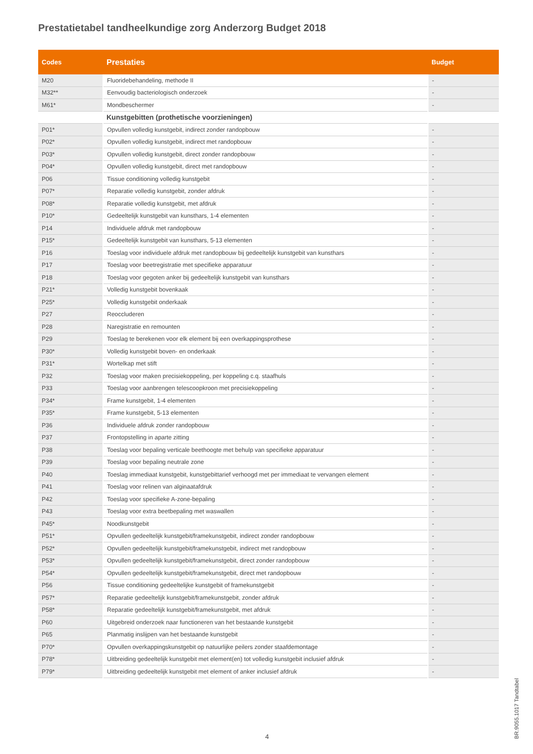Prestatietabel tandheelkundige zorg Anderzorg Budget 2018
| Codes | Prestaties | Budget |
| --- | --- | --- |
| M20 | Fluoridebehandeling, methode II | - |
| M32** | Eenvoudig bacteriologisch onderzoek | - |
| M61* | Mondbeschermer | - |
| | Kunstgebitten (prothetische voorzieningen) | |
| P01* | Opvullen volledig kunstgebit, indirect zonder randopbouw | - |
| P02* | Opvullen volledig kunstgebit, indirect met randopbouw | - |
| P03* | Opvullen volledig kunstgebit, direct zonder randopbouw | - |
| P04* | Opvullen volledig kunstgebit, direct met randopbouw | - |
| P06 | Tissue conditioning volledig kunstgebit | - |
| P07* | Reparatie volledig kunstgebit, zonder afdruk | - |
| P08* | Reparatie volledig kunstgebit, met afdruk | - |
| P10* | Gedeeltelijk kunstgebit van kunsthars, 1-4 elementen | - |
| P14 | Individuele afdruk met randopbouw | - |
| P15* | Gedeeltelijk kunstgebit van kunsthars, 5-13 elementen | - |
| P16 | Toeslag voor individuele afdruk met randopbouw bij gedeeltelijk kunstgebit van kunsthars | - |
| P17 | Toeslag voor beetregistratie met specifieke apparatuur | - |
| P18 | Toeslag voor gegoten anker bij gedeeltelijk kunstgebit van kunsthars | - |
| P21* | Volledig kunstgebit bovenkaak | - |
| P25* | Volledig kunstgebit onderkaak | - |
| P27 | Reoccluderen | - |
| P28 | Naregistratie en remounten | - |
| P29 | Toeslag te berekenen voor elk element bij een overkappingsprothese | - |
| P30* | Volledig kunstgebit boven- en onderkaak | - |
| P31* | Wortelkap met stift | - |
| P32 | Toeslag voor maken precisiekoppeling, per koppeling c.q. staafhuls | - |
| P33 | Toeslag voor aanbrengen telescoopkroon met precisiekoppeling | - |
| P34* | Frame kunstgebit, 1-4 elementen | - |
| P35* | Frame kunstgebit, 5-13 elementen | - |
| P36 | Individuele afdruk zonder randopbouw | - |
| P37 | Frontopstelling in aparte zitting | - |
| P38 | Toeslag voor bepaling verticale beethoogte met behulp van specifieke apparatuur | - |
| P39 | Toeslag voor bepaling neutrale zone | - |
| P40 | Toeslag immediaat kunstgebit, kunstgebittarief verhoogd met per immediaat te vervangen element | - |
| P41 | Toeslag voor relinen van alginaatafdruk | - |
| P42 | Toeslag voor specifieke A-zone-bepaling | - |
| P43 | Toeslag voor extra beetbepaling met waswallen | - |
| P45* | Noodkunstgebit | - |
| P51* | Opvullen gedeeltelijk kunstgebit/framekunstgebit, indirect zonder randopbouw | - |
| P52* | Opvullen gedeeltelijk kunstgebit/framekunstgebit, indirect met randopbouw | - |
| P53* | Opvullen gedeeltelijk kunstgebit/framekunstgebit, direct zonder randopbouw | - |
| P54* | Opvullen gedeeltelijk kunstgebit/framekunstgebit, direct met randopbouw | - |
| P56 | Tissue conditioning gedeeltelijke kunstgebit of framekunstgebit | - |
| P57* | Reparatie gedeeltelijk kunstgebit/framekunstgebit, zonder afdruk | - |
| P58* | Reparatie gedeeltelijk kunstgebit/framekunstgebit, met afdruk | - |
| P60 | Uitgebreid onderzoek naar functioneren van het bestaande kunstgebit | - |
| P65 | Planmatig inslijpen van het bestaande kunstgebit | - |
| P70* | Opvullen overkappingskunstgebit op natuurlijke peilers zonder staafdemontage | - |
| P78* | Uitbreiding gedeeltelijk kunstgebit met element(en) tot volledig kunstgebit inclusief afdruk | - |
| P79* | Uitbreiding gedeeltelijk kunstgebit met element of anker inclusief afdruk | - |
4
BR.9055.1017 Tandtabel